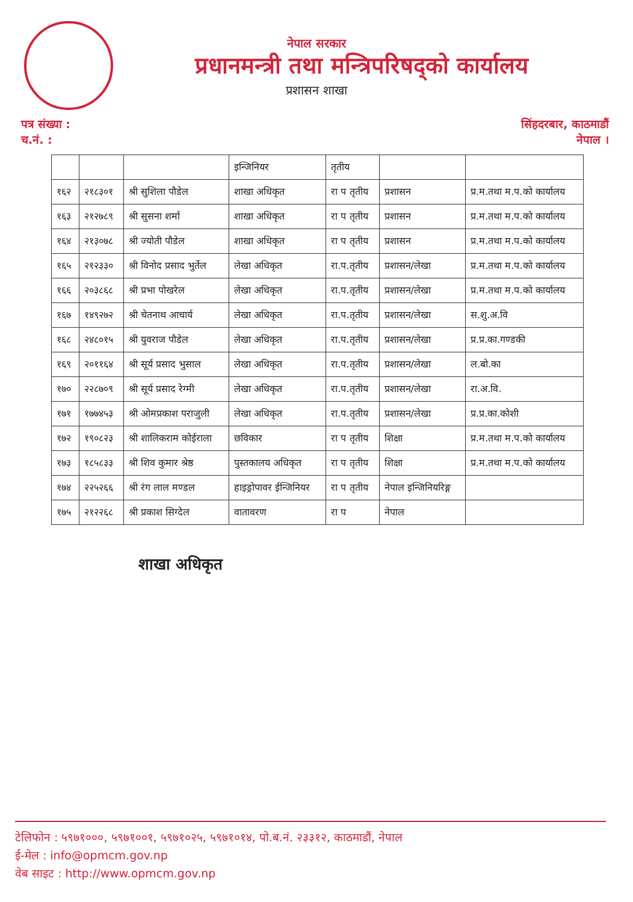नेपाल सरकार
प्रधानमन्त्री तथा मन्त्रिपरिषद्को कार्यालय
प्रशासन शाखा
पत्र संख्या :
च.नं. :
सिंहदरबार, काठमाडौं
नेपाल ।
| | | | इन्जिनियर | तृतीय | | |
| १६२ | २१८३०१ | श्री सुशिला पौडेल | शाखा अधिकृत | रा प तृतीय | प्रशासन | प्र.म.तथा म.प.को कार्यालय |
| १६३ | २१२७८९ | श्री सुसना शर्मा | शाखा अधिकृत | रा प तृतीय | प्रशासन | प्र.म.तथा म.प.को कार्यालय |
| १६४ | २१३०७८ | श्री ज्योती पौडेल | शाखा अधिकृत | रा प तृतीय | प्रशासन | प्र.म.तथा म.प.को कार्यालय |
| १६५ | २१२३३० | श्री विनोद प्रसाद भुर्तेल | लेखा अधिकृत | रा.प.तृतीय | प्रशासन/लेखा | प्र.म.तथा म.प.को कार्यालय |
| १६६ | २०३८६८ | श्री प्रभा पोखरेल | लेखा अधिकृत | रा.प.तृतीय | प्रशासन/लेखा | प्र.म.तथा म.प.को कार्यालय |
| १६७ | १४९२७२ | श्री चेतनाथ आचार्य | लेखा अधिकृत | रा.प.तृतीय | प्रशासन/लेखा | स.शु.अ.वि |
| १६८ | २४८०१५ | श्री युवराज पौडेल | लेखा अधिकृत | रा.प.तृतीय | प्रशासन/लेखा | प्र.प्र.का.गण्डकी |
| १६९ | २०११६४ | श्री सूर्य प्रसाद भुसाल | लेखा अधिकृत | रा.प.तृतीय | प्रशासन/लेखा | ल.बो.का |
| १७० | २२८७०९ | श्री सूर्य प्रसाद रेग्मी | लेखा अधिकृत | रा.प.तृतीय | प्रशासन/लेखा | रा.अ.वि. |
| १७१ | १७७४५३ | श्री ओमप्रकाश पराजुली | लेखा अधिकृत | रा.प.तृतीय | प्रशासन/लेखा | प्र.प्र.का.कोशी |
| १७२ | १९०८२३ | श्री शालिकराम कोईराला | छविकार | रा प तृतीय | शिक्षा | प्र.म.तथा म.प.को कार्यालय |
| १७३ | १८५८३३ | श्री शिव कुमार श्रेष्ठ | पुस्तकालय अधिकृत | रा प तृतीय | शिक्षा | प्र.म.तथा म.प.को कार्यालय |
| १७४ | २२५२६६ | श्री रंग लाल मण्डल | हाइड्रोपावर ईन्जिनियर | रा प तृतीय | नेपाल इन्जिनियरिङ्ग | |
| १७५ | २१२२६८ | श्री प्रकाश सिग्देल | वातावरण | रा प | नेपाल | |
शाखा अधिकृत
टेलिफोन : ५९७१०००, ५९७१००१, ५९७१०२५, ५९७१०१४, पो.ब.नं. २३३१२, काठमाडौं, नेपाल
ई-मेल : info@opmcm.gov.np
वेब साइट : http://www.opmcm.gov.np